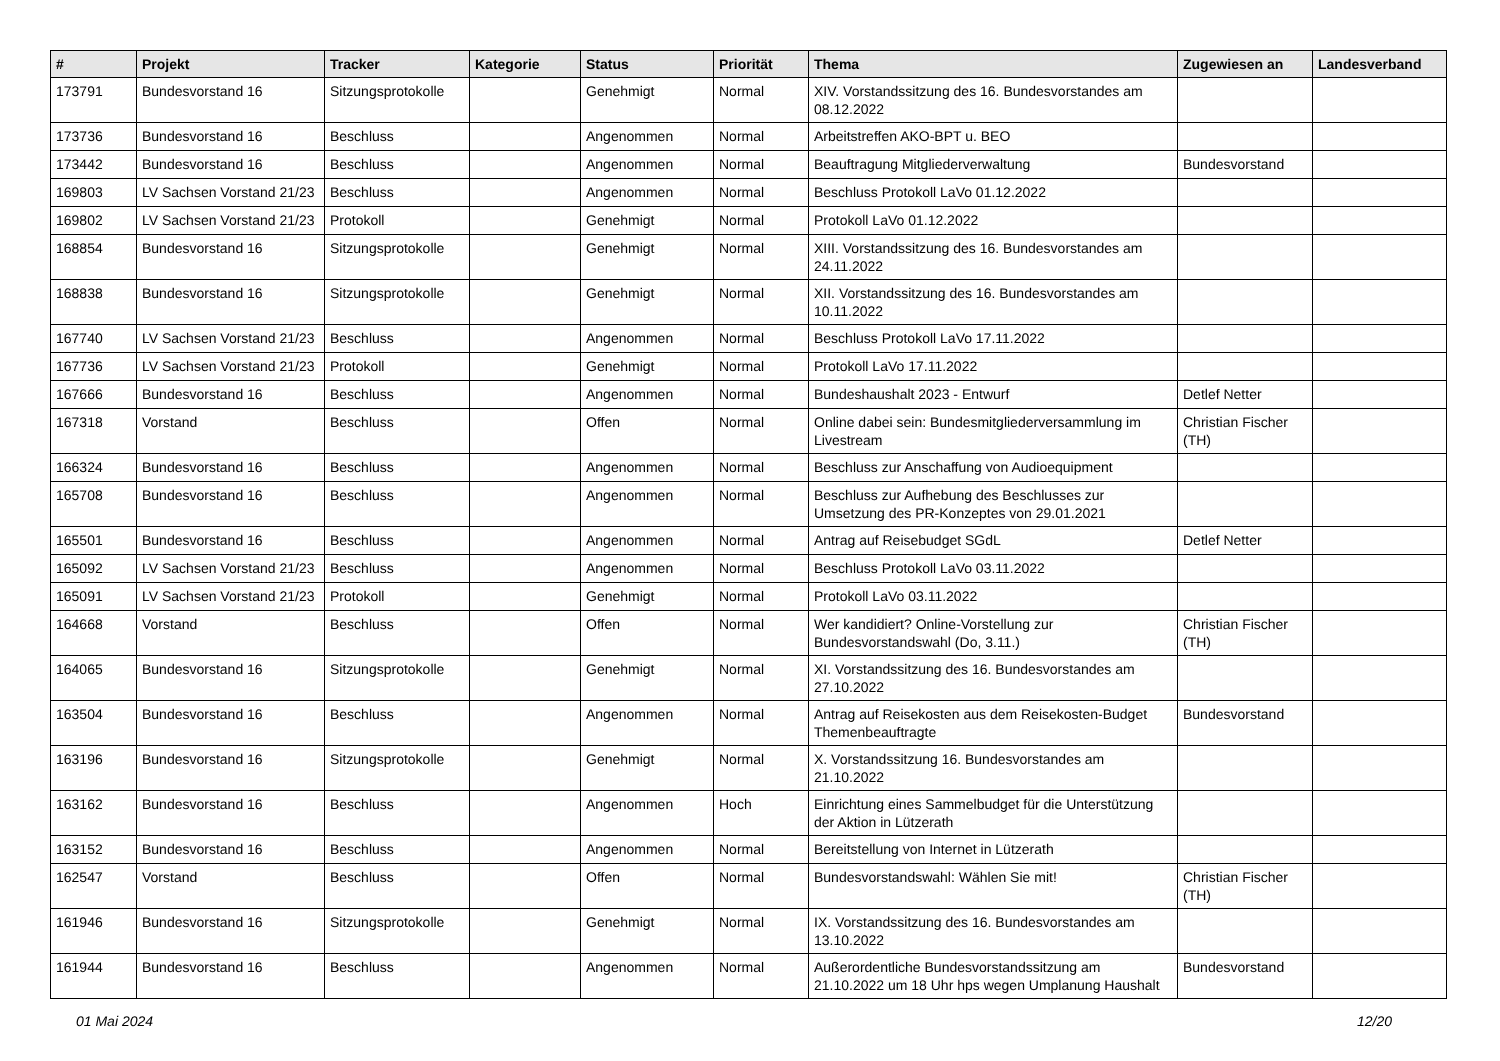| # | Projekt | Tracker | Kategorie | Status | Priorität | Thema | Zugewiesen an | Landesverband |
| --- | --- | --- | --- | --- | --- | --- | --- | --- |
| 173791 | Bundesvorstand 16 | Sitzungsprotokolle | | Genehmigt | Normal | XIV. Vorstandssitzung des 16. Bundesvorstandes am 08.12.2022 | | |
| 173736 | Bundesvorstand 16 | Beschluss | | Angenommen | Normal | Arbeitstreffen AKO-BPT u. BEO | | |
| 173442 | Bundesvorstand 16 | Beschluss | | Angenommen | Normal | Beauftragung Mitgliederverwaltung | Bundesvorstand | |
| 169803 | LV Sachsen Vorstand 21/23 | Beschluss | | Angenommen | Normal | Beschluss Protokoll LaVo 01.12.2022 | | |
| 169802 | LV Sachsen Vorstand 21/23 | Protokoll | | Genehmigt | Normal | Protokoll LaVo 01.12.2022 | | |
| 168854 | Bundesvorstand 16 | Sitzungsprotokolle | | Genehmigt | Normal | XIII. Vorstandssitzung des 16. Bundesvorstandes am 24.11.2022 | | |
| 168838 | Bundesvorstand 16 | Sitzungsprotokolle | | Genehmigt | Normal | XII. Vorstandssitzung des 16. Bundesvorstandes am 10.11.2022 | | |
| 167740 | LV Sachsen Vorstand 21/23 | Beschluss | | Angenommen | Normal | Beschluss Protokoll LaVo 17.11.2022 | | |
| 167736 | LV Sachsen Vorstand 21/23 | Protokoll | | Genehmigt | Normal | Protokoll LaVo 17.11.2022 | | |
| 167666 | Bundesvorstand 16 | Beschluss | | Angenommen | Normal | Bundeshaushalt 2023 - Entwurf | Detlef Netter | |
| 167318 | Vorstand | Beschluss | | Offen | Normal | Online dabei sein: Bundesmitgliederversammlung im Livestream | Christian Fischer (TH) | |
| 166324 | Bundesvorstand 16 | Beschluss | | Angenommen | Normal | Beschluss zur Anschaffung von Audioequipment | | |
| 165708 | Bundesvorstand 16 | Beschluss | | Angenommen | Normal | Beschluss zur Aufhebung des Beschlusses zur Umsetzung des PR-Konzeptes von 29.01.2021 | | |
| 165501 | Bundesvorstand 16 | Beschluss | | Angenommen | Normal | Antrag auf Reisebudget SGdL | Detlef Netter | |
| 165092 | LV Sachsen Vorstand 21/23 | Beschluss | | Angenommen | Normal | Beschluss Protokoll LaVo 03.11.2022 | | |
| 165091 | LV Sachsen Vorstand 21/23 | Protokoll | | Genehmigt | Normal | Protokoll LaVo 03.11.2022 | | |
| 164668 | Vorstand | Beschluss | | Offen | Normal | Wer kandidiert? Online-Vorstellung zur Bundesvorstandswahl (Do, 3.11.) | Christian Fischer (TH) | |
| 164065 | Bundesvorstand 16 | Sitzungsprotokolle | | Genehmigt | Normal | XI. Vorstandssitzung des 16. Bundesvorstandes am 27.10.2022 | | |
| 163504 | Bundesvorstand 16 | Beschluss | | Angenommen | Normal | Antrag auf Reisekosten aus dem Reisekosten-Budget Themenbeauftragte | Bundesvorstand | |
| 163196 | Bundesvorstand 16 | Sitzungsprotokolle | | Genehmigt | Normal | X. Vorstandssitzung 16. Bundesvorstandes am 21.10.2022 | | |
| 163162 | Bundesvorstand 16 | Beschluss | | Angenommen | Hoch | Einrichtung eines Sammelbudget für die Unterstützung der Aktion in Lützerath | | |
| 163152 | Bundesvorstand 16 | Beschluss | | Angenommen | Normal | Bereitstellung von Internet in Lützerath | | |
| 162547 | Vorstand | Beschluss | | Offen | Normal | Bundesvorstandswahl: Wählen Sie mit! | Christian Fischer (TH) | |
| 161946 | Bundesvorstand 16 | Sitzungsprotokolle | | Genehmigt | Normal | IX. Vorstandssitzung des 16. Bundesvorstandes am 13.10.2022 | | |
| 161944 | Bundesvorstand 16 | Beschluss | | Angenommen | Normal | Außerordentliche Bundesvorstandssitzung am 21.10.2022 um 18 Uhr hps wegen Umplanung Haushalt | Bundesvorstand | |
01 Mai 2024 12/20